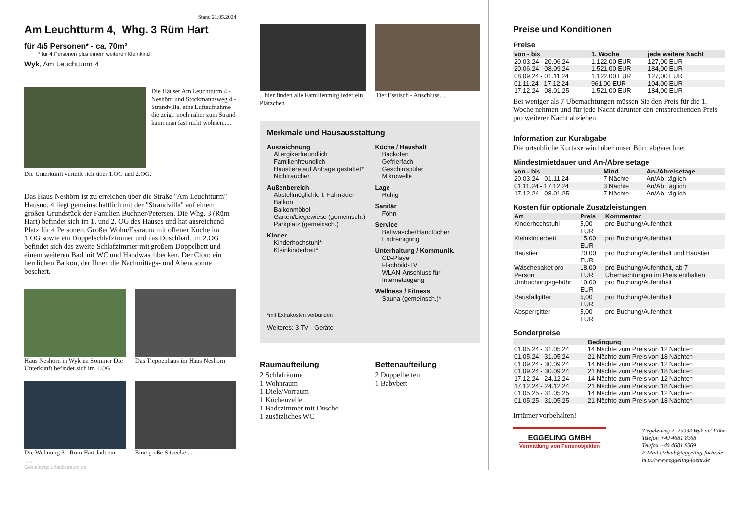Stand 21.05.2024
Am Leuchtturm 4, Whg. 3 Rüm Hart
für 4/5 Personen* - ca. 70m²
* für 4 Personen plus einem weiteren Kleinkind
Wyk, Am Leuchtturm 4
Die Häuser Am Leuchtturm 4 - Neshörn und Stockmannsweg 4 - Strandvilla, eine Luftaufnahme die zeigt: noch näher zum Strand kann man fast nicht wohnen.....
Die Unterkunft verteilt sich über 1.OG und 2.OG.
Das Haus Neshörn ist zu erreichen über die Straße "Am Leuchtturm" Hausno. 4 liegt gemeinschaftlich mit der "Strandvilla" auf einem großen Grundstück der Familien Buchner/Petersen. Die Whg. 3 (Rüm Hart) befindet sich im 1. und 2. OG des Hauses und hat ausreichend Platz für 4 Personen. Großer Wohn/Essraum mit offener Küche im 1.OG sowie ein Doppelschlafzimmer und das Duschbad. Im 2.OG befindet sich das zweite Schlafzimmer mit großem Doppelbett und einem weiteren Bad mit WC und Handwaschbecken. Der Clou: ein herrlichen Balkon, der Ihnen die Nachmittags- und Abendsonne beschert.
Haus Neshörn in Wyk im Sommer Die Unterkunft befindet sich im 1.OG
Das Treppenhaus im Haus Neshörn
Die Wohnung 3 - Rüm Hart lädt ein ......
Eine große Sitzecke....
Gestaltung: urlaubstraum.de
...hier finden alle Familienmitglieder ein Plätzchen
.Der Esstisch - Anschluss.....
Merkmale und Hausausstattung
Auszeichnung
Allergikerfreundlich
Familienfreundlich
Haustiere auf Anfrage gestattet*
Nichtraucher
Außenbereich
Abstellmöglichk. f. Fahrräder
Balkon
Balkonmöbel
Garten/Liegewiese (gemeinsch.)
Parkplatz (gemeinsch.)
Kinder
Kinderhochstuhl*
Kleinkinderbett*
Küche / Haushalt
Backofen
Gefrierfach
Geschirrspüler
Mikrowelle
Lage
Ruhig
Sanitär
Föhn
Service
Bettwäsche/Handtücher
Endreinigung
Unterhaltung / Kommunik.
CD-Player
Flachbild-TV
WLAN-Anschluss für Internetzugang
Wellness / Fitness
Sauna (gemeinsch.)*
*mit Extrakosten verbunden
Weiteres: 3 TV - Geräte
Raumaufteilung
2 Schlafräume
1 Wohnraum
1 Diele/Vorraum
1 Küchenzeile
1 Badezimmer mit Dusche
1 zusätzliches WC
Bettenaufteilung
2 Doppelbetten
1 Babybett
Preise und Konditionen
Preise
| von - bis | 1. Woche | jede weitere Nacht |
| --- | --- | --- |
| 20.03.24 - 20.06.24 | 1.122,00 EUR | 127,00 EUR |
| 20.06.24 - 08.09.24 | 1.521,00 EUR | 184,00 EUR |
| 08.09.24 - 01.11.24 | 1.122,00 EUR | 127,00 EUR |
| 01.11.24 - 17.12.24 | 961,00 EUR | 104,00 EUR |
| 17.12.24 - 08.01.25 | 1.521,00 EUR | 184,00 EUR |
Bei weniger als 7 Übernachtungen müssen Sie den Preis für die 1. Woche nehmen und für jede Nacht darunter den entsprechenden Preis pro weiterer Nacht abziehen.
Information zur Kurabgabe
Die ortsübliche Kurtaxe wird über unser Büro abgerechnet
Mindestmietdauer und An-/Abreisetage
| von - bis | Mind. | An-/Abreisetage |
| --- | --- | --- |
| 20.03.24 - 01.11.24 | 7 Nächte | An/Ab: täglich |
| 01.11.24 - 17.12.24 | 3 Nächte | An/Ab: täglich |
| 17.12.24 - 08.01.25 | 7 Nächte | An/Ab: täglich |
Kosten für optionale Zusatzleistungen
| Art | Preis | Kommentar |
| --- | --- | --- |
| Kinderhochstuhl | 5,00 EUR | pro Buchung/Aufenthalt |
| Kleinkinderbett | 15,00 EUR | pro Buchung/Aufenthalt |
| Haustier | 70,00 EUR | pro Buchung/Aufenthalt und Haustier |
| Wäschepaket pro Person | 18,00 EUR | pro Buchung/Aufenthalt, ab 7 Übernachtungen im Preis enthalten |
| Umbuchungsgebühr | 10,00 EUR | pro Buchung/Aufenthalt |
| Rausfallgitter | 5,00 EUR | pro Buchung/Aufenthalt |
| Absperrgitter | 5,00 EUR | pro Buchung/Aufenthalt |
Sonderpreise
| | Bedingung |
| --- | --- |
| 01.05.24 - 31.05.24 | 14 Nächte zum Preis von 12 Nächten |
| 01.05.24 - 31.05.24 | 21 Nächte zum Preis von 18 Nächten |
| 01.09.24 - 30.09.24 | 14 Nächte zum Preis von 12 Nächten |
| 01.09.24 - 30.09.24 | 21 Nächte zum Preis von 18 Nächten |
| 17.12.24 - 24.12.24 | 14 Nächte zum Preis von 12 Nächten |
| 17.12.24 - 24.12.24 | 21 Nächte zum Preis von 18 Nächten |
| 01.05.25 - 31.05.25 | 14 Nächte zum Preis von 12 Nächten |
| 01.05.25 - 31.05.25 | 21 Nächte zum Preis von 18 Nächten |
Irrtümer vorbehalten!
EGGELING GMBH
Vermittlung von Ferienobjekten
Ziegeleiweg 2, 25938 Wyk auf Föhr
Telefon +49 4681 8368
Telefax +49 4681 8369
E-Mail Urlaub@eggeling-foehr.de
http://www.eggeling-foehr.de